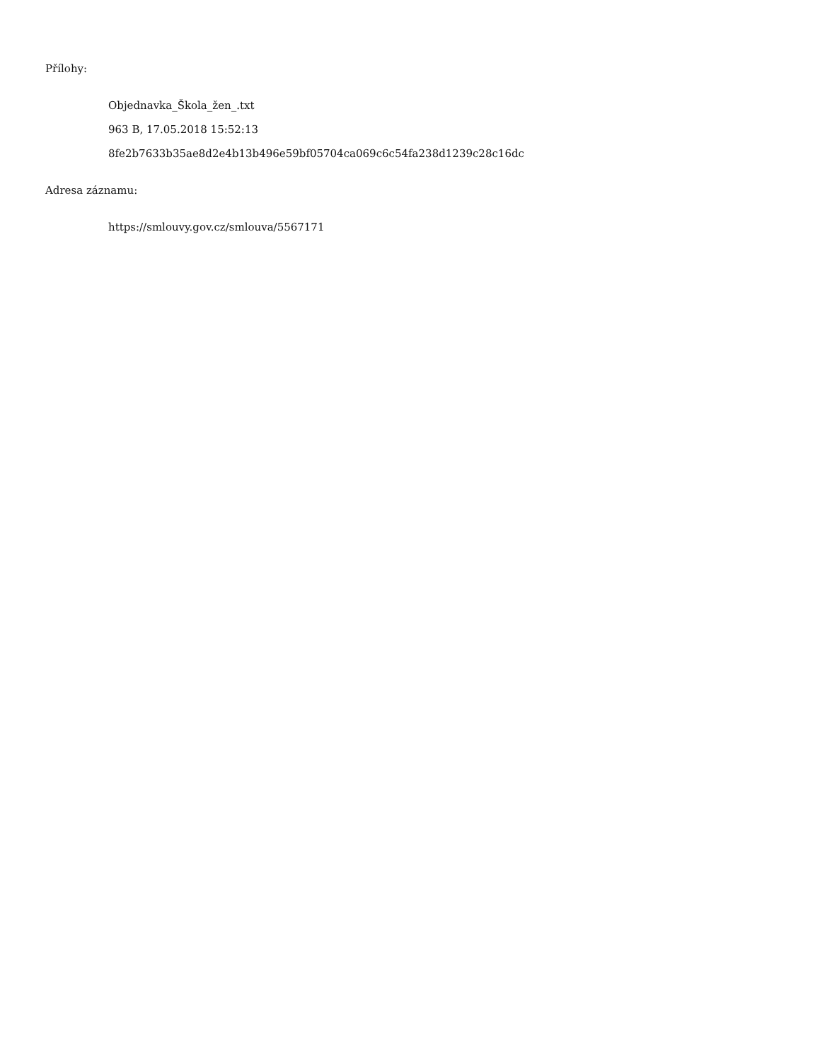Přílohy:
Objednavka_Škola_žen_.txt
963 B, 17.05.2018 15:52:13
8fe2b7633b35ae8d2e4b13b496e59bf05704ca069c6c54fa238d1239c28c16dc
Adresa záznamu:
https://smlouvy.gov.cz/smlouva/5567171